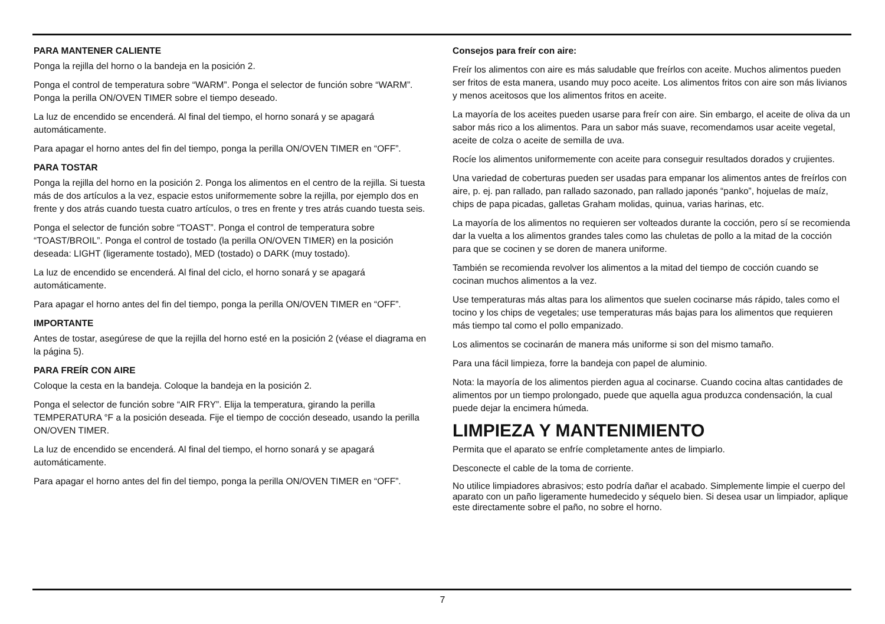PARA MANTENER CALIENTE
Ponga la rejilla del horno o la bandeja en la posición 2.
Ponga el control de temperatura sobre “WARM”. Ponga el selector de función sobre “WARM”. Ponga la perilla ON/OVEN TIMER sobre el tiempo deseado.
La luz de encendido se encenderá. Al final del tiempo, el horno sonará y se apagará automáticamente.
Para apagar el horno antes del fin del tiempo, ponga la perilla ON/OVEN TIMER en “OFF”.
PARA TOSTAR
Ponga la rejilla del horno en la posición 2. Ponga los alimentos en el centro de la rejilla. Si tuesta más de dos artículos a la vez, espacie estos uniformemente sobre la rejilla, por ejemplo dos en frente y dos atrás cuando tuesta cuatro artículos, o tres en frente y tres atrás cuando tuesta seis.
Ponga el selector de función sobre “TOAST”. Ponga el control de temperatura sobre “TOAST/BROIL”. Ponga el control de tostado (la perilla ON/OVEN TIMER) en la posición deseada: LIGHT (ligeramente tostado), MED (tostado) o DARK (muy tostado).
La luz de encendido se encenderá. Al final del ciclo, el horno sonará y se apagará automáticamente.
Para apagar el horno antes del fin del tiempo, ponga la perilla ON/OVEN TIMER en “OFF”.
IMPORTANTE
Antes de tostar, asegúrese de que la rejilla del horno esté en la posición 2 (véase el diagrama en la página 5).
PARA FREÍR CON AIRE
Coloque la cesta en la bandeja. Coloque la bandeja en la posición 2.
Ponga el selector de función sobre “AIR FRY”. Elija la temperatura, girando la perilla TEMPERATURA °F a la posición deseada. Fije el tiempo de cocción deseado, usando la perilla ON/OVEN TIMER.
La luz de encendido se encenderá. Al final del tiempo, el horno sonará y se apagará automáticamente.
Para apagar el horno antes del fin del tiempo, ponga la perilla ON/OVEN TIMER en “OFF”.
Consejos para freír con aire:
Freír los alimentos con aire es más saludable que freírlos con aceite. Muchos alimentos pueden ser fritos de esta manera, usando muy poco aceite. Los alimentos fritos con aire son más livianos y menos aceitosos que los alimentos fritos en aceite.
La mayoría de los aceites pueden usarse para freír con aire. Sin embargo, el aceite de oliva da un sabor más rico a los alimentos. Para un sabor más suave, recomendamos usar aceite vegetal, aceite de colza o aceite de semilla de uva.
Rocíe los alimentos uniformemente con aceite para conseguir resultados dorados y crujientes.
Una variedad de coberturas pueden ser usadas para empanar los alimentos antes de freírlos con aire, p. ej. pan rallado, pan rallado sazonado, pan rallado japonés “panko”, hojuelas de maíz, chips de papa picadas, galletas Graham molidas, quinua, varias harinas, etc.
La mayoría de los alimentos no requieren ser volteados durante la cocción, pero sí se recomienda dar la vuelta a los alimentos grandes tales como las chuletas de pollo a la mitad de la cocción para que se cocinen y se doren de manera uniforme.
También se recomienda revolver los alimentos a la mitad del tiempo de cocción cuando se cocinan muchos alimentos a la vez.
Use temperaturas más altas para los alimentos que suelen cocinarse más rápido, tales como el tocino y los chips de vegetales; use temperaturas más bajas para los alimentos que requieren más tiempo tal como el pollo empanizado.
Los alimentos se cocinarán de manera más uniforme si son del mismo tamaño.
Para una fácil limpieza, forre la bandeja con papel de aluminio.
Nota: la mayoría de los alimentos pierden agua al cocinarse. Cuando cocina altas cantidades de alimentos por un tiempo prolongado, puede que aquella agua produzca condensación, la cual puede dejar la encimera húmeda.
LIMPIEZA Y MANTENIMIENTO
Permita que el aparato se enfríe completamente antes de limpiarlo.
Desconecte el cable de la toma de corriente.
No utilice limpiadores abrasivos; esto podría dañar el acabado. Simplemente limpie el cuerpo del aparato con un paño ligeramente humedecido y séquelo bien. Si desea usar un limpiador, aplique este directamente sobre el paño, no sobre el horno.
7